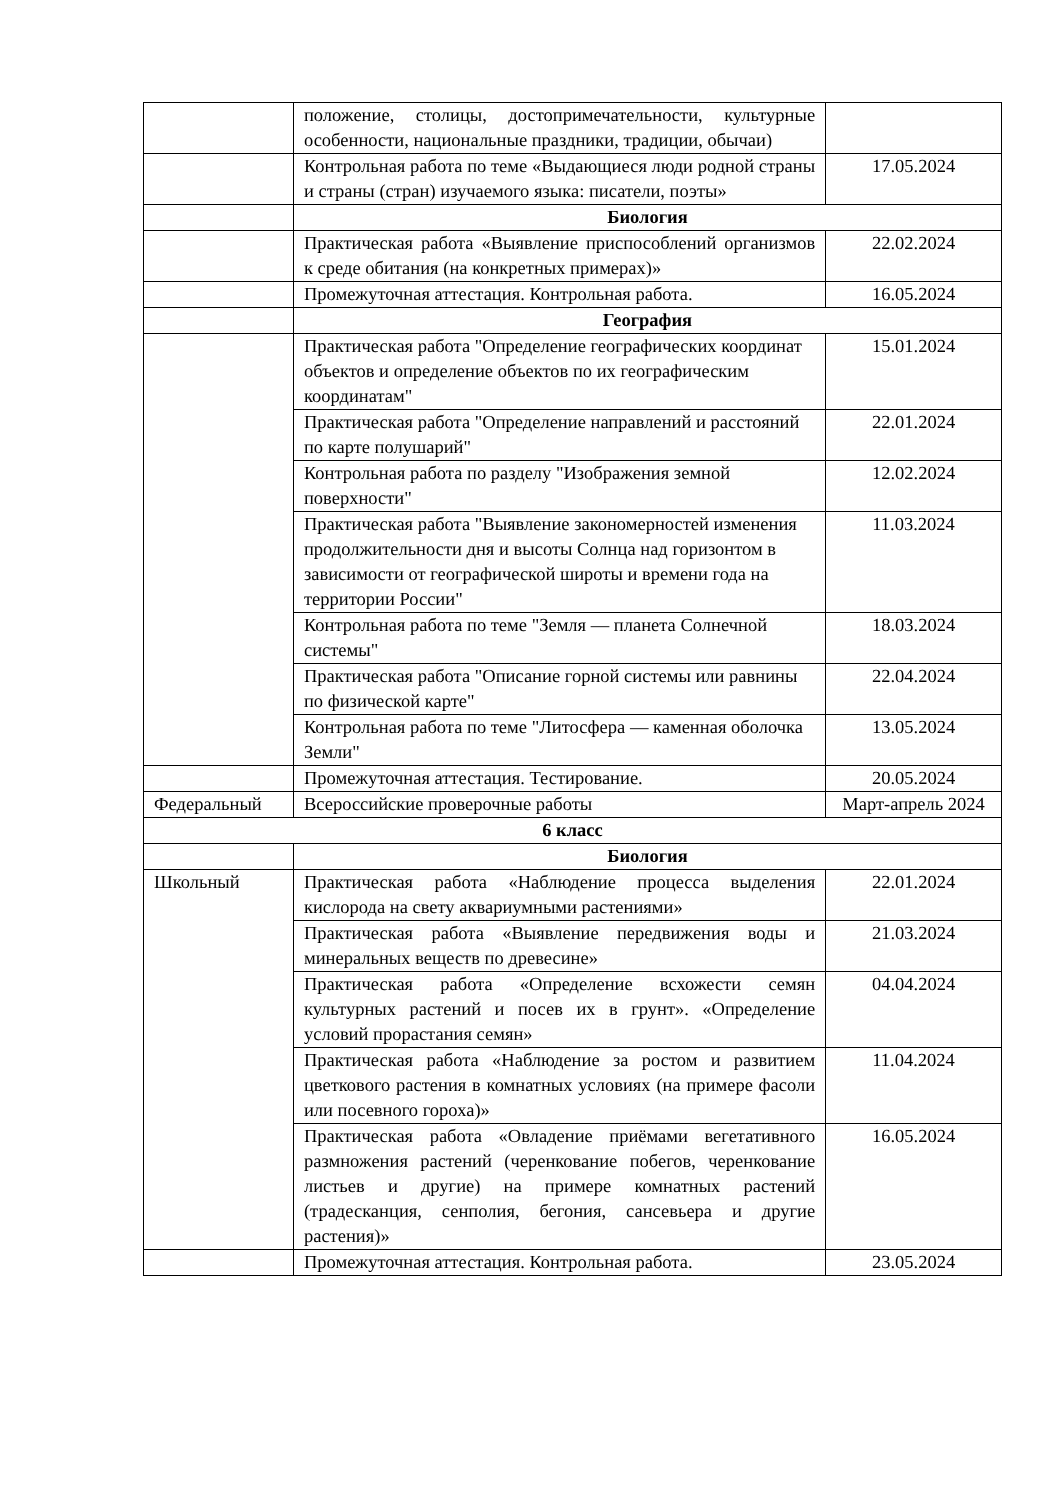| | положение, столицы, достопримечательности, культурные особенности, национальные праздники, традиции, обычаи) | |
| | Контрольная работа по теме «Выдающиеся люди родной страны и страны (стран) изучаемого языка: писатели, поэты» | 17.05.2024 |
| | Биология | |
| | Практическая работа «Выявление приспособлений организмов к среде обитания (на конкретных примерах)» | 22.02.2024 |
| | Промежуточная аттестация. Контрольная работа. | 16.05.2024 |
| | География | |
| | Практическая работа "Определение географических координат объектов и определение объектов по их географическим координатам" | 15.01.2024 |
| | Практическая работа "Определение направлений и расстояний по карте полушарий" | 22.01.2024 |
| | Контрольная работа по разделу "Изображения земной поверхности" | 12.02.2024 |
| | Практическая работа "Выявление закономерностей изменения продолжительности дня и высоты Солнца над горизонтом в зависимости от географической широты и времени года на территории России" | 11.03.2024 |
| | Контрольная работа по теме "Земля — планета Солнечной системы" | 18.03.2024 |
| | Практическая работа "Описание горной системы или равнины по физической карте" | 22.04.2024 |
| | Контрольная работа по теме "Литосфера — каменная оболочка Земли" | 13.05.2024 |
| | Промежуточная аттестация. Тестирование. | 20.05.2024 |
| Федеральный | Всероссийские проверочные работы | Март-апрель 2024 |
| 6 класс | | |
| | Биология | |
| Школьный | Практическая работа «Наблюдение процесса выделения кислорода на свету аквариумными растениями» | 22.01.2024 |
| | Практическая работа «Выявление передвижения воды и минеральных веществ по древесине» | 21.03.2024 |
| | Практическая работа «Определение всхожести семян культурных растений и посев их в грунт». «Определение условий прорастания семян» | 04.04.2024 |
| | Практическая работа «Наблюдение за ростом и развитием цветкового растения в комнатных условиях (на примере фасоли или посевного гороха)» | 11.04.2024 |
| | Практическая работа «Овладение приёмами вегетативного размножения растений (черенкование побегов, черенкование листьев и другие) на примере комнатных растений (традесканция, сенполия, бегония, сансевьера и другие растения)» | 16.05.2024 |
| | Промежуточная аттестация. Контрольная работа. | 23.05.2024 |